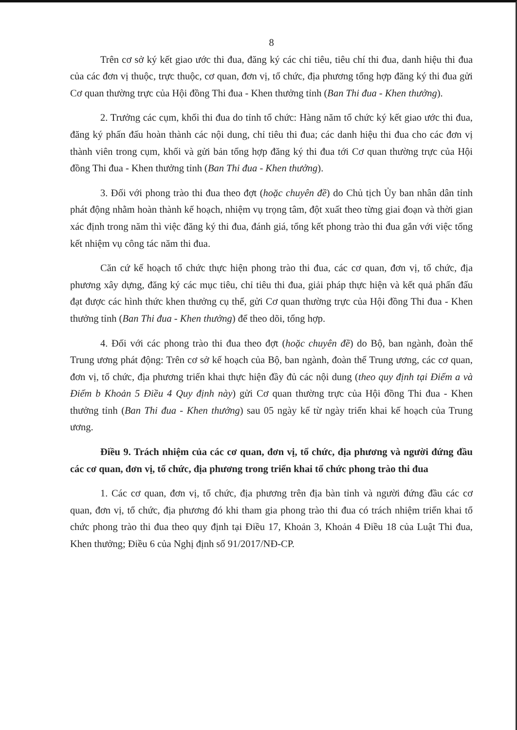8
Trên cơ sở ký kết giao ước thi đua, đăng ký các chỉ tiêu, tiêu chí thi đua, danh hiệu thi đua của các đơn vị thuộc, trực thuộc, cơ quan, đơn vị, tổ chức, địa phương tổng hợp đăng ký thi đua gửi Cơ quan thường trực của Hội đồng Thi đua - Khen thưởng tỉnh (Ban Thi đua - Khen thưởng).
2. Trưởng các cụm, khối thi đua do tỉnh tổ chức: Hàng năm tổ chức ký kết giao ước thi đua, đăng ký phấn đấu hoàn thành các nội dung, chỉ tiêu thi đua; các danh hiệu thi đua cho các đơn vị thành viên trong cụm, khối và gửi bản tổng hợp đăng ký thi đua tới Cơ quan thường trực của Hội đồng Thi đua - Khen thưởng tỉnh (Ban Thi đua - Khen thưởng).
3. Đối với phong trào thi đua theo đợt (hoặc chuyên đề) do Chủ tịch Ủy ban nhân dân tỉnh phát động nhằm hoàn thành kế hoạch, nhiệm vụ trọng tâm, đột xuất theo từng giai đoạn và thời gian xác định trong năm thì việc đăng ký thi đua, đánh giá, tổng kết phong trào thi đua gắn với việc tổng kết nhiệm vụ công tác năm thi đua.
Căn cứ kế hoạch tổ chức thực hiện phong trào thi đua, các cơ quan, đơn vị, tổ chức, địa phương xây dựng, đăng ký các mục tiêu, chỉ tiêu thi đua, giải pháp thực hiện và kết quả phấn đấu đạt được các hình thức khen thưởng cụ thể, gửi Cơ quan thường trực của Hội đồng Thi đua - Khen thưởng tỉnh (Ban Thi đua - Khen thưởng) để theo dõi, tổng hợp.
4. Đối với các phong trào thi đua theo đợt (hoặc chuyên đề) do Bộ, ban ngành, đoàn thể Trung ương phát động: Trên cơ sở kế hoạch của Bộ, ban ngành, đoàn thể Trung ương, các cơ quan, đơn vị, tổ chức, địa phương triển khai thực hiện đầy đủ các nội dung (theo quy định tại Điểm a và Điểm b Khoản 5 Điều 4 Quy định này) gửi Cơ quan thường trực của Hội đồng Thi đua - Khen thưởng tỉnh (Ban Thi đua - Khen thưởng) sau 05 ngày kể từ ngày triển khai kế hoạch của Trung ương.
Điều 9. Trách nhiệm của các cơ quan, đơn vị, tổ chức, địa phương và người đứng đầu các cơ quan, đơn vị, tổ chức, địa phương trong triển khai tổ chức phong trào thi đua
1. Các cơ quan, đơn vị, tổ chức, địa phương trên địa bàn tỉnh và người đứng đầu các cơ quan, đơn vị, tổ chức, địa phương đó khi tham gia phong trào thi đua có trách nhiệm triển khai tổ chức phong trào thi đua theo quy định tại Điều 17, Khoản 3, Khoản 4 Điều 18 của Luật Thi đua, Khen thưởng; Điều 6 của Nghị định số 91/2017/NĐ-CP.